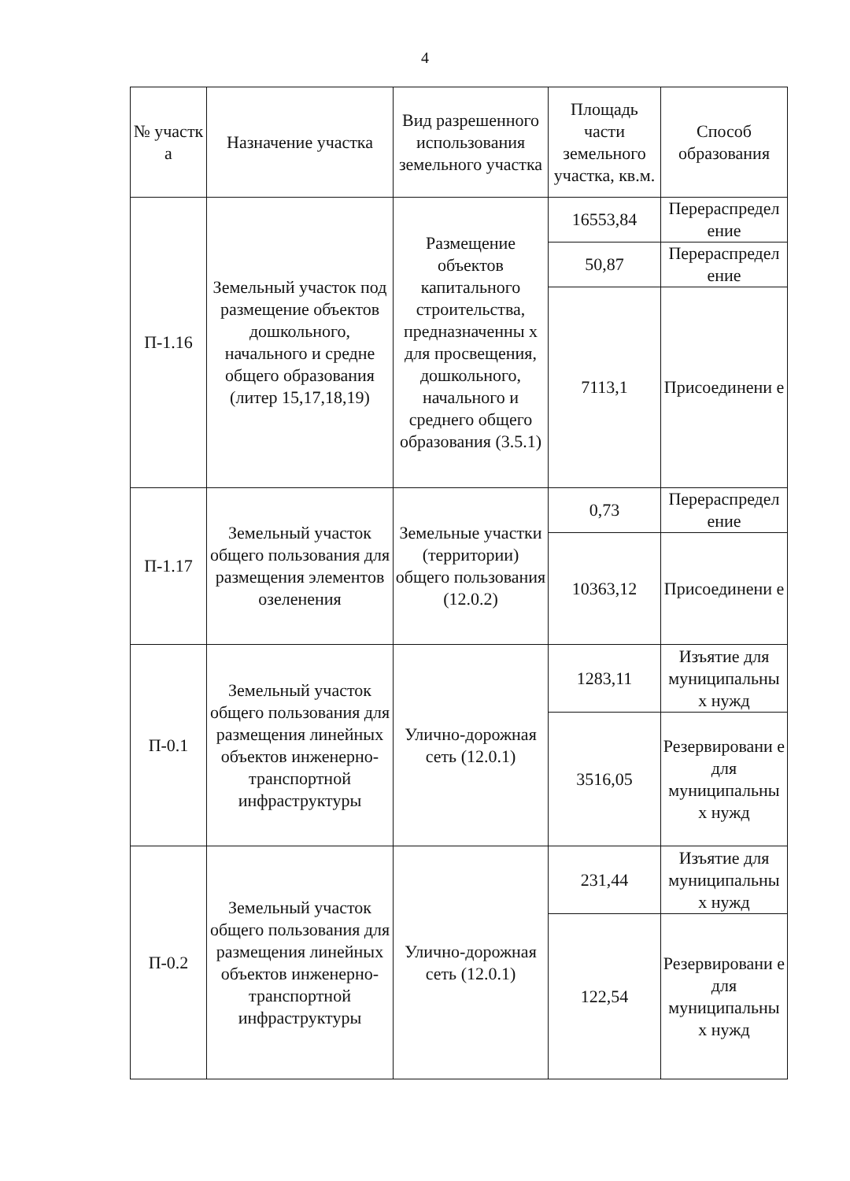4
| № участк а | Назначение участка | Вид разрешенного использования земельного участка | Площадь части земельного участка, кв.м. | Способ образования |
| --- | --- | --- | --- | --- |
| П-1.16 | Земельный участок под размещение объектов дошкольного, начального и средне общего образования (литер 15,17,18,19) | Размещение объектов капитального строительства, предназначенны х для просвещения, дошкольного, начального и среднего общего образования (3.5.1) | 16553,84 | Перераспредел ение |
| | | | 50,87 | Перераспредел ение |
| | | | 7113,1 | Присоединени е |
| П-1.17 | Земельный участок общего пользования для размещения элементов озеленения | Земельные участки (территории) общего пользования (12.0.2) | 0,73 | Перераспредел ение |
| | | | 10363,12 | Присоединени е |
| П-0.1 | Земельный участок общего пользования для размещения линейных объектов инженерно-транспортной инфраструктуры | Улично-дорожная сеть (12.0.1) | 1283,11 | Изъятие для муниципальны х нужд |
| | | | 3516,05 | Резервировани е для муниципальны х нужд |
| П-0.2 | Земельный участок общего пользования для размещения линейных объектов инженерно-транспортной инфраструктуры | Улично-дорожная сеть (12.0.1) | 231,44 | Изъятие для муниципальны х нужд |
| | | | 122,54 | Резервировани е для муниципальны х нужд |